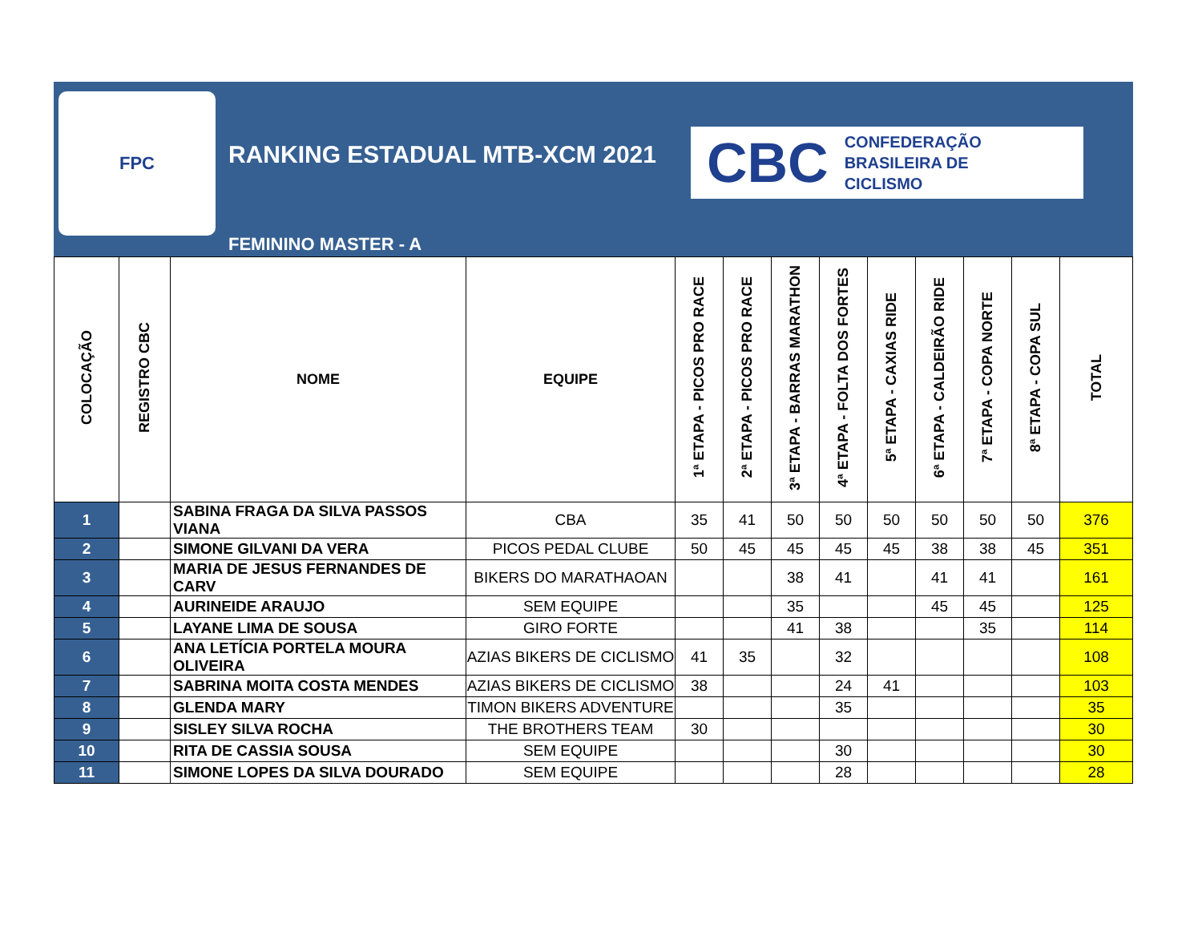FPC
RANKING ESTADUAL MTB-XCM 2021
FEMININO MASTER - A
CBC CONFEDERAÇÃO
BRASILEIRA DE
CICLISMO
| COLOCAÇÃO | REGISTRO CBC | NOME | EQUIPE | 1ª ETAPA - PICOS PRO RACE | 2ª ETAPA - PICOS PRO RACE | 3ª ETAPA - BARRAS MARATHON | 4ª ETAPA - FOLTA DOS FORTES | 5ª ETAPA - CAXIAS RIDE | 6ª ETAPA - CALDEIRÃO RIDE | 7ª ETAPA - COPA NORTE | 8ª ETAPA - COPA SUL | TOTAL |
| --- | --- | --- | --- | --- | --- | --- | --- | --- | --- | --- | --- | --- |
| 1 | | SABINA FRAGA DA SILVA PASSOS VIANA | CBA | 35 | 41 | 50 | 50 | 50 | 50 | 50 | 50 | 376 |
| 2 | | SIMONE GILVANI DA VERA | PICOS PEDAL CLUBE | 50 | 45 | 45 | 45 | 45 | 38 | 38 | 45 | 351 |
| 3 | | MARIA DE JESUS FERNANDES DE CARV | BIKERS DO MARATHAOAN | | | 38 | 41 | | 41 | 41 | | 161 |
| 4 | | AURINEIDE ARAUJO | SEM EQUIPE | | | 35 | | | 45 | 45 | | 125 |
| 5 | | LAYANE LIMA DE SOUSA | GIRO FORTE | | | 41 | 38 | | | 35 | | 114 |
| 6 | | ANA LETÍCIA PORTELA MOURA OLIVEIRA | AZIAS BIKERS DE CICLISMO | 41 | 35 | | 32 | | | | | 108 |
| 7 | | SABRINA MOITA COSTA MENDES | AZIAS BIKERS DE CICLISMO | 38 | | | 24 | 41 | | | | 103 |
| 8 | | GLENDA MARY | TIMON BIKERS ADVENTURE | | | | 35 | | | | | 35 |
| 9 | | SISLEY SILVA ROCHA | THE BROTHERS TEAM | 30 | | | | | | | | 30 |
| 10 | | RITA DE CASSIA SOUSA | SEM EQUIPE | | | | 30 | | | | | 30 |
| 11 | | SIMONE LOPES DA SILVA DOURADO | SEM EQUIPE | | | | 28 | | | | | 28 |